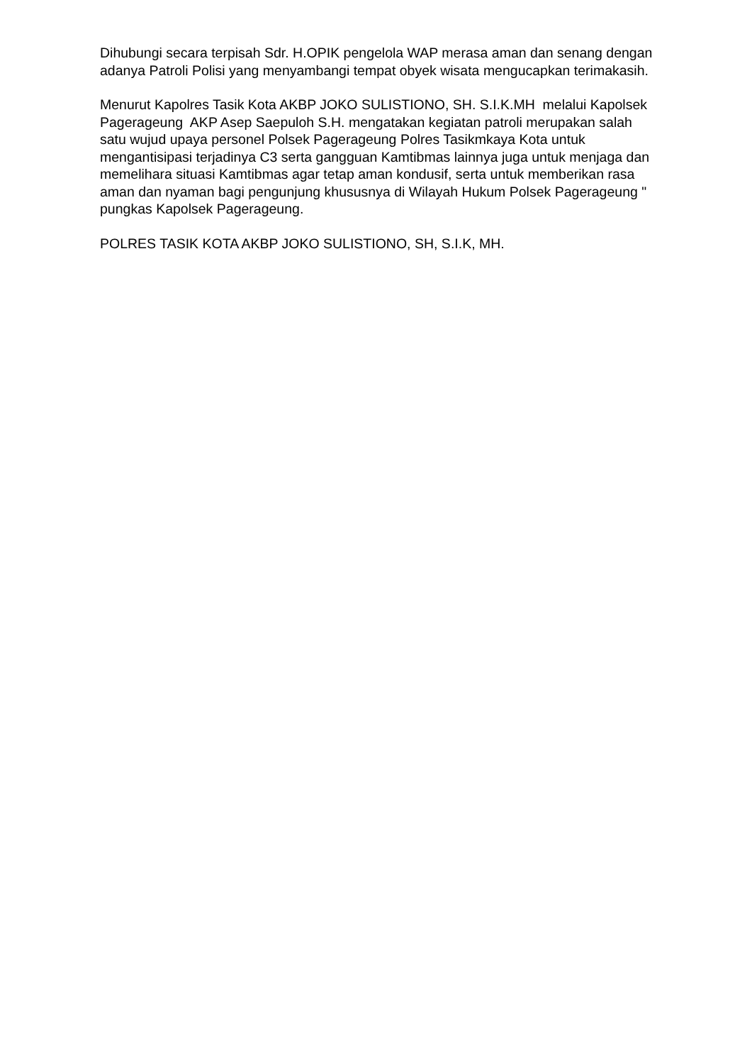Dihubungi secara terpisah Sdr. H.OPIK pengelola WAP merasa aman dan senang dengan adanya Patroli Polisi yang menyambangi tempat obyek wisata mengucapkan terimakasih.
Menurut Kapolres Tasik Kota AKBP JOKO SULISTIONO, SH. S.I.K.MH melalui Kapolsek Pagerageung AKP Asep Saepuloh S.H. mengatakan kegiatan patroli merupakan salah satu wujud upaya personel Polsek Pagerageung Polres Tasikmkaya Kota untuk mengantisipasi terjadinya C3 serta gangguan Kamtibmas lainnya juga untuk menjaga dan memelihara situasi Kamtibmas agar tetap aman kondusif, serta untuk memberikan rasa aman dan nyaman bagi pengunjung khususnya di Wilayah Hukum Polsek Pagerageung " pungkas Kapolsek Pagerageung.
POLRES TASIK KOTA AKBP JOKO SULISTIONO, SH, S.I.K, MH.